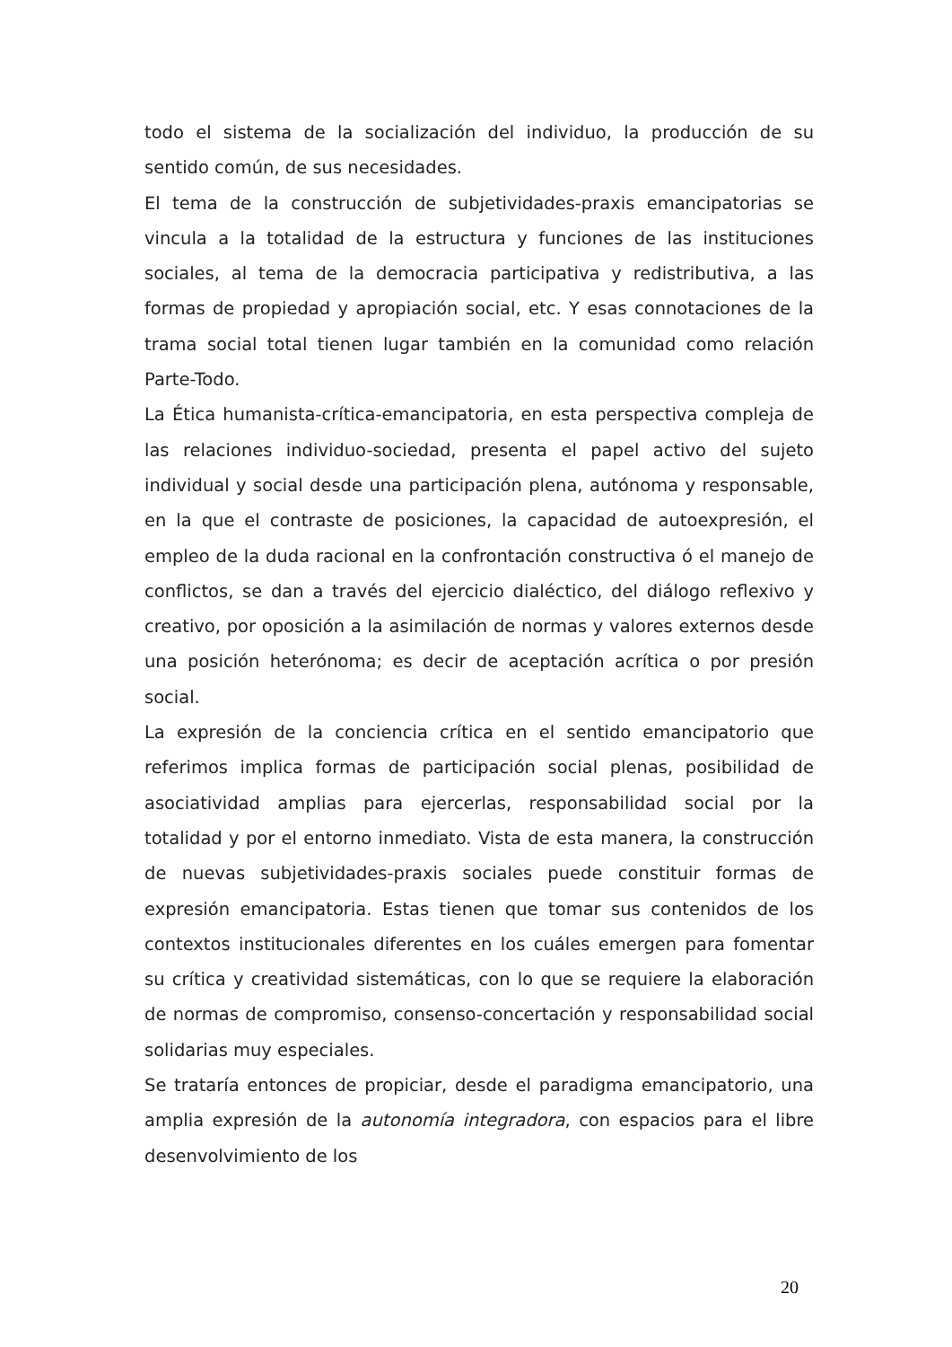todo el sistema de la socialización del individuo, la producción de su sentido común, de sus necesidades.
El tema de la construcción de subjetividades-praxis emancipatorias se vincula a la totalidad de la estructura y funciones de las instituciones sociales, al tema de la democracia participativa y redistributiva, a las formas de propiedad y apropiación social, etc. Y esas connotaciones de la trama social total tienen lugar también en la comunidad como relación Parte-Todo.
La Ética humanista-crítica-emancipatoria, en esta perspectiva compleja de las relaciones individuo-sociedad, presenta el papel activo del sujeto individual y social desde una participación plena, autónoma y responsable, en la que el contraste de posiciones, la capacidad de autoexpresión, el empleo de la duda racional en la confrontación constructiva ó el manejo de conflictos, se dan a través del ejercicio dialéctico, del diálogo reflexivo y creativo, por oposición a la asimilación de normas y valores externos desde una posición heterónoma; es decir de aceptación acrítica o por presión social.
La expresión de la conciencia crítica en el sentido emancipatorio que referimos implica formas de participación social plenas, posibilidad de asociatividad amplias para ejercerlas, responsabilidad social por la totalidad y por el entorno inmediato. Vista de esta manera, la construcción de nuevas subjetividades-praxis sociales puede constituir formas de expresión emancipatoria. Estas tienen que tomar sus contenidos de los contextos institucionales diferentes en los cuáles emergen para fomentar su crítica y creatividad sistemáticas, con lo que se requiere la elaboración de normas de compromiso, consenso-concertación y responsabilidad social solidarias muy especiales.
Se trataría entonces de propiciar, desde el paradigma emancipatorio, una amplia expresión de la autonomía integradora, con espacios para el libre desenvolvimiento de los
20